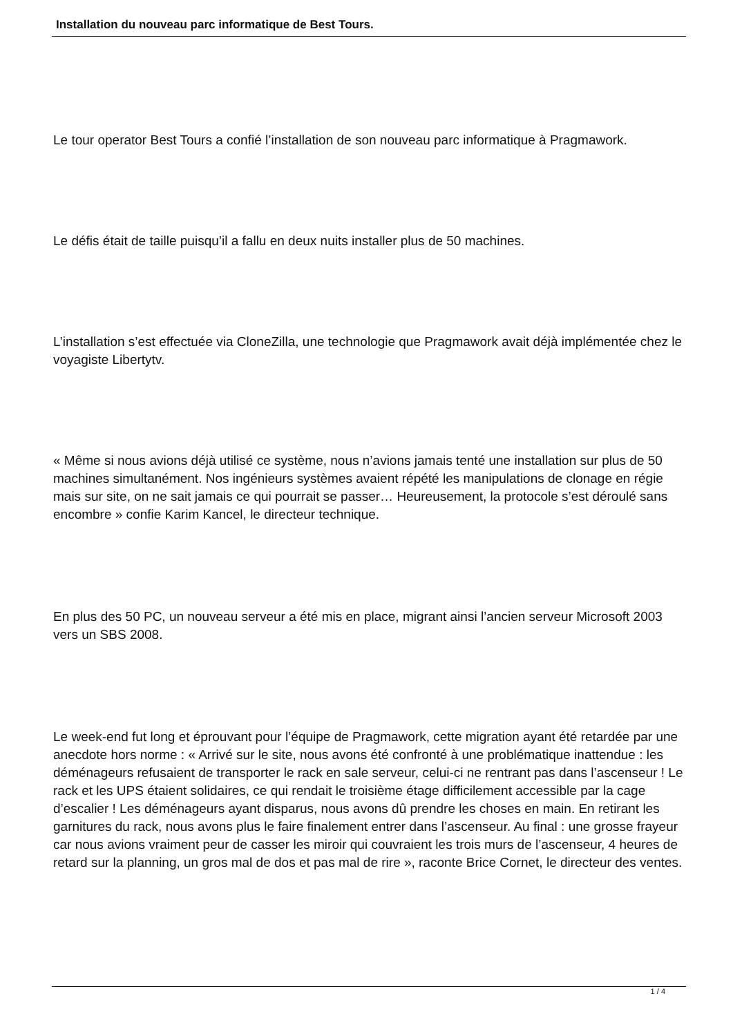Installation du nouveau parc informatique de Best Tours.
Le tour operator Best Tours a confié l’installation de son nouveau parc informatique à Pragmawork.
Le défis était de taille puisqu’il a fallu en deux nuits installer plus de 50 machines.
L’installation s’est effectuée via CloneZilla, une technologie que Pragmawork avait déjà implémentée chez le voyagiste Libertytv.
« Même si nous avions déjà utilisé ce système, nous n’avions jamais tenté une installation sur plus de 50 machines simultanément. Nos ingénieurs systèmes avaient répété les manipulations de clonage en régie mais sur site, on ne sait jamais ce qui pourrait se passer… Heureusement, la protocole s’est déroulé sans encombre » confie Karim Kancel, le directeur technique.
En plus des 50 PC, un nouveau serveur a été mis en place, migrant ainsi l’ancien serveur Microsoft 2003 vers un SBS 2008.
Le week-end fut long et éprouvant pour l’équipe de Pragmawork, cette migration ayant été retardée par une anecdote hors norme : « Arrivé sur le site, nous avons été confronté à une problématique inattendue : les déménageurs refusaient de transporter le rack en sale serveur, celui-ci ne rentrant pas dans l’ascenseur ! Le rack et les UPS étaient solidaires, ce qui rendait le troisième étage difficilement accessible par la cage d’escalier ! Les déménageurs ayant disparus, nous avons dû prendre les choses en main. En retirant les garnitures du rack, nous avons plus le faire finalement entrer dans l’ascenseur. Au final : une grosse frayeur car nous avions vraiment peur de casser les miroir qui couvraient les trois murs de l’ascenseur, 4 heures de retard sur la planning, un gros mal de dos et pas mal de rire », raconte Brice Cornet, le directeur des ventes.
1 / 4